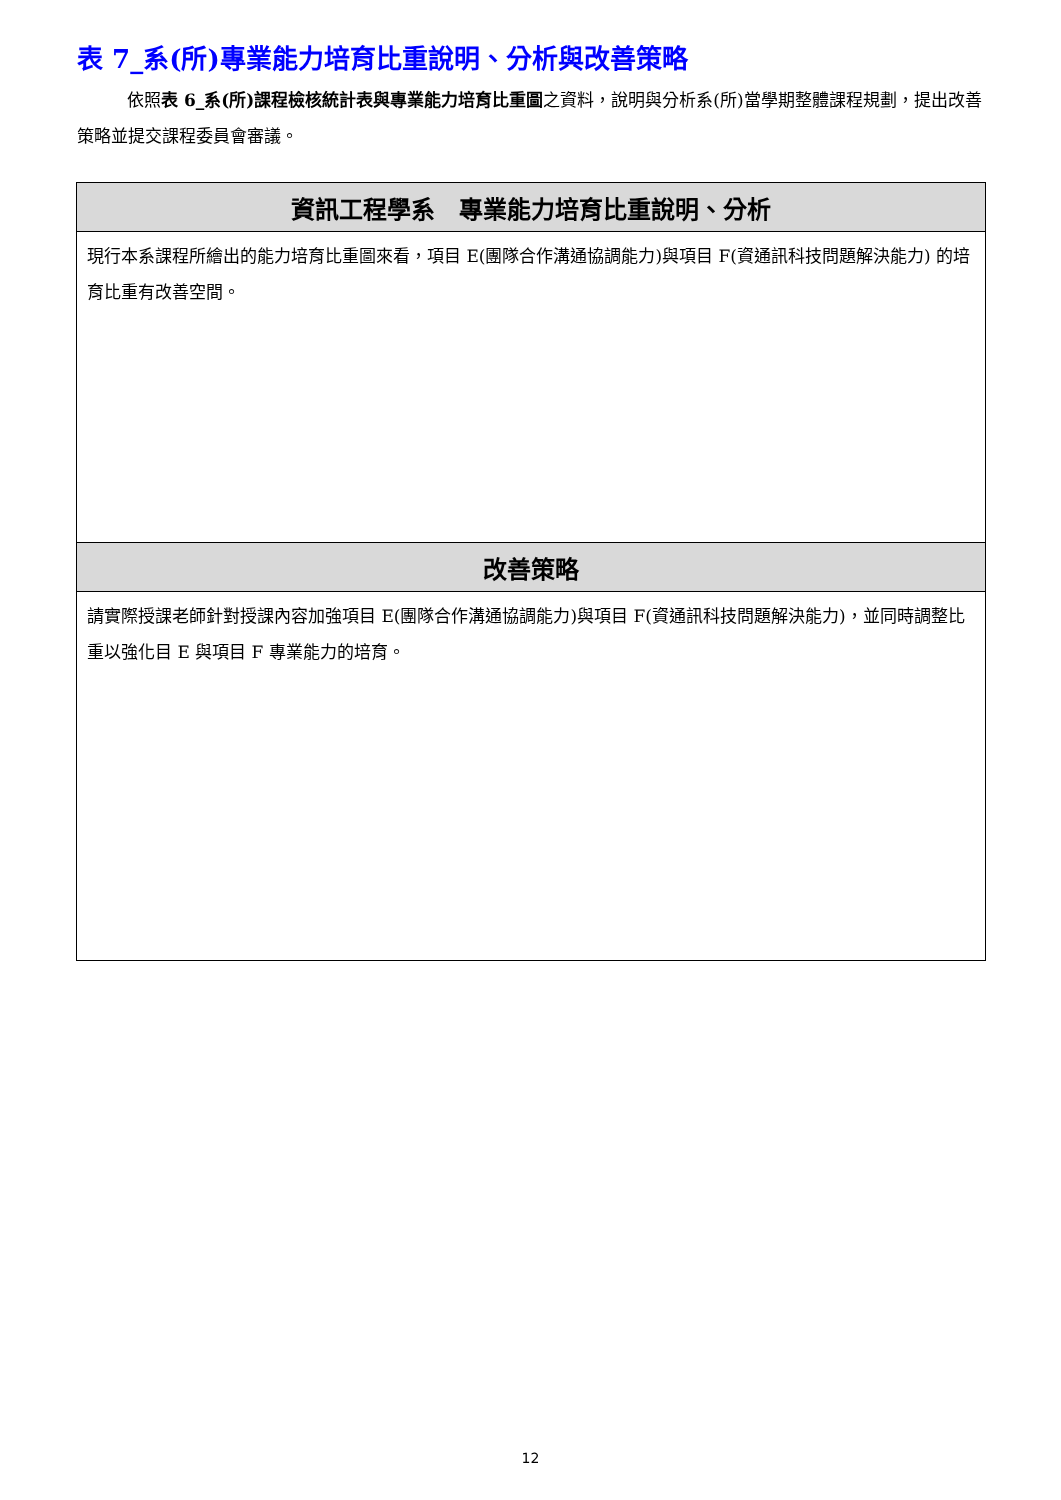表 7_系(所)專業能力培育比重說明、分析與改善策略
依照表 6_系(所)課程檢核統計表與專業能力培育比重圖之資料，說明與分析系(所)當學期整體課程規劃，提出改善策略並提交課程委員會審議。
| 資訊工程學系 專業能力培育比重說明、分析 |
| --- |
| 現行本系課程所繪出的能力培育比重圖來看，項目 E(團隊合作溝通協調能力)與項目 F(資通訊科技問題解決能力) 的培育比重有改善空間。 |
| 改善策略 |
| 請實際授課老師針對授課內容加強項目 E(團隊合作溝通協調能力)與項目 F(資通訊科技問題解決能力)，並同時調整比重以強化目 E 與項目 F 專業能力的培育。 |
12